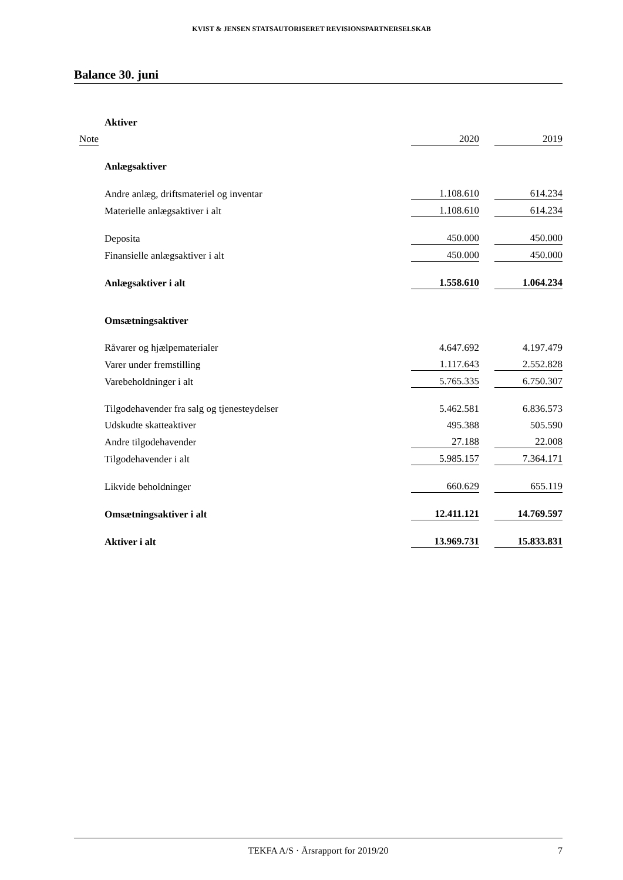KVIST & JENSEN STATSAUTORISERET REVISIONSPARTNERSELSKAB
Balance 30. juni
| | Aktiver | | | |
| Note | | 2020 | | 2019 |
| | Anlægsaktiver | | | |
| | Andre anlæg, driftsmateriel og inventar | 1.108.610 | | 614.234 |
| | Materielle anlægsaktiver i alt | 1.108.610 | | 614.234 |
| | Deposita | 450.000 | | 450.000 |
| | Finansielle anlægsaktiver i alt | 450.000 | | 450.000 |
| | Anlægsaktiver i alt | 1.558.610 | | 1.064.234 |
| | Omsætningsaktiver | | | |
| | Råvarer og hjælpematerialer | 4.647.692 | | 4.197.479 |
| | Varer under fremstilling | 1.117.643 | | 2.552.828 |
| | Varebeholdninger i alt | 5.765.335 | | 6.750.307 |
| | Tilgodehavender fra salg og tjenesteydelser | 5.462.581 | | 6.836.573 |
| | Udskudte skatteaktiver | 495.388 | | 505.590 |
| | Andre tilgodehavender | 27.188 | | 22.008 |
| | Tilgodehavender i alt | 5.985.157 | | 7.364.171 |
| | Likvide beholdninger | 660.629 | | 655.119 |
| | Omsætningsaktiver i alt | 12.411.121 | | 14.769.597 |
| | Aktiver i alt | 13.969.731 | | 15.833.831 |
TEKFA A/S · Årsrapport for 2019/20 7